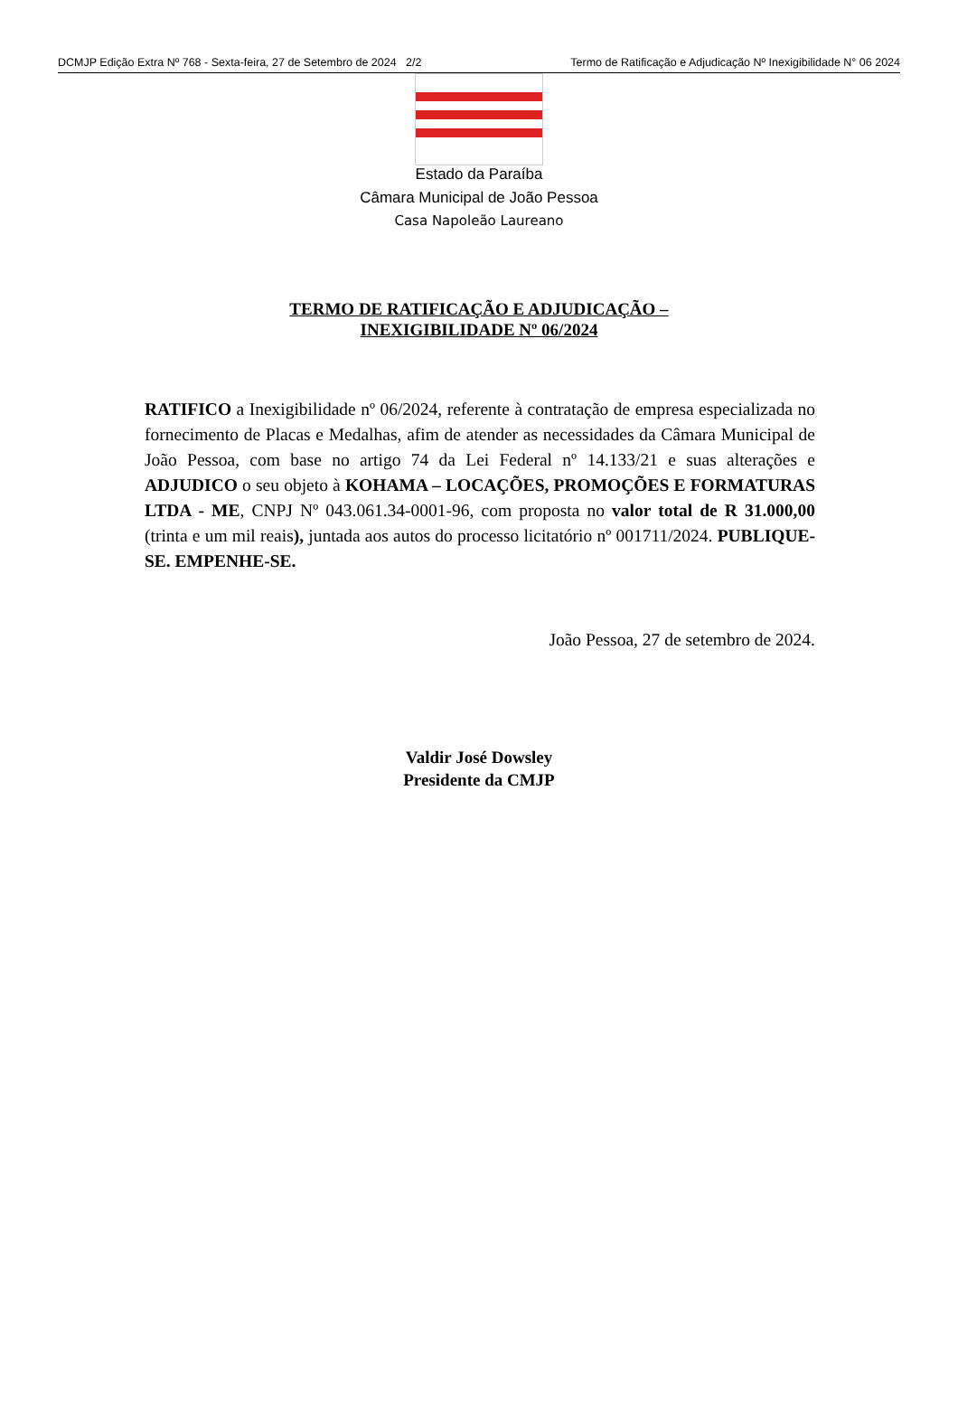DCMJP Edição Extra Nº 768 - Sexta-feira, 27 de Setembro de 2024 2/2 Termo de Ratificação e Adjudicação Nº Inexigibilidade N° 06 2024
Estado da Paraíba
Câmara Municipal de João Pessoa
Casa Napoleão Laureano
TERMO DE RATIFICAÇÃO E ADJUDICAÇÃO –
INEXIGIBILIDADE Nº 06/2024
RATIFICO a Inexigibilidade nº 06/2024, referente à contratação de empresa especializada no fornecimento de Placas e Medalhas, afim de atender as necessidades da Câmara Municipal de João Pessoa, com base no artigo 74 da Lei Federal nº 14.133/21 e suas alterações e ADJUDICO o seu objeto à KOHAMA – LOCAÇÕES, PROMOÇÕES E FORMATURAS LTDA - ME, CNPJ Nº 043.061.34-0001-96, com proposta no valor total de R 31.000,00 (trinta e um mil reais), juntada aos autos do processo licitatório nº 001711/2024. PUBLIQUE-SE. EMPENHE-SE.
João Pessoa, 27 de setembro de 2024.
Valdir José Dowsley
Presidente da CMJP